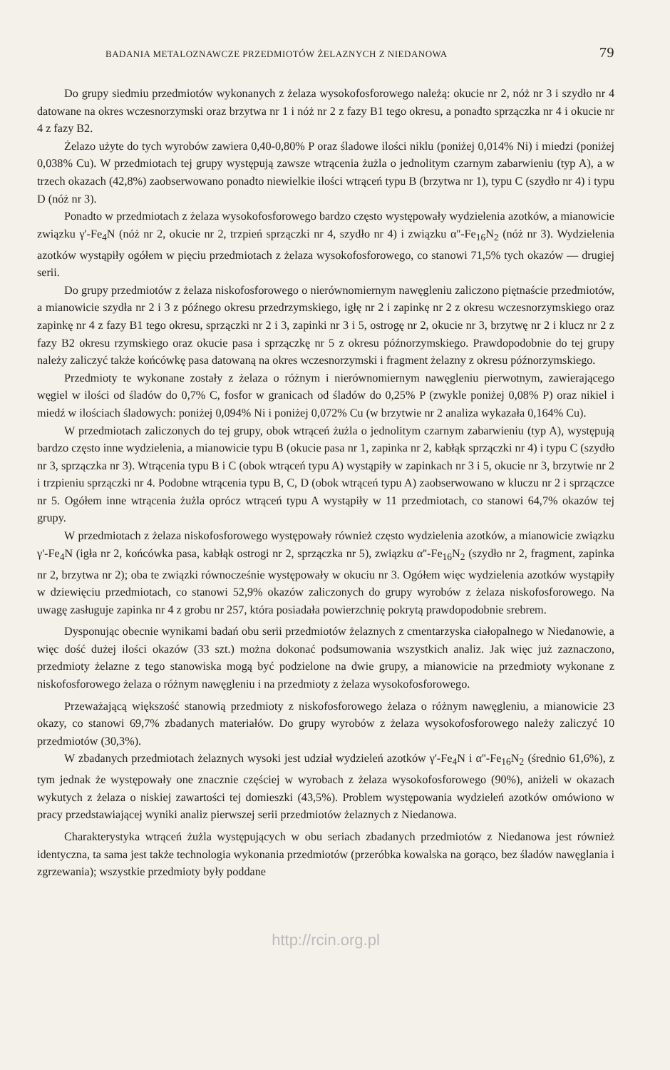BADANIA METALOZNAWCZE PRZEDMIOTÓW ŻELAZNYCH Z NIEDANOWA 79
Do grupy siedmiu przedmiotów wykonanych z żelaza wysokofosforowego należą: okucie nr 2, nóż nr 3 i szydło nr 4 datowane na okres wczesnorzymski oraz brzytwa nr 1 i nóż nr 2 z fazy B1 tego okresu, a ponadto sprzączka nr 4 i okucie nr 4 z fazy B2.
Żelazo użyte do tych wyrobów zawiera 0,40-0,80% P oraz śladowe ilości niklu (poniżej 0,014% Ni) i miedzi (poniżej 0,038% Cu). W przedmiotach tej grupy występują zawsze wtrącenia żużla o jednolitym czarnym zabarwieniu (typ A), a w trzech okazach (42,8%) zaobserwowano ponadto niewielkie ilości wtrąceń typu B (brzytwa nr 1), typu C (szydło nr 4) i typu D (nóż nr 3).
Ponadto w przedmiotach z żelaza wysokofosforowego bardzo często występowały wydzielenia azotków, a mianowicie związku γ'-Fe<sub>4</sub>N (nóż nr 2, okucie nr 2, trzpień sprzączki nr 4, szydło nr 4) i związku α''-Fe<sub>16</sub>N<sub>2</sub> (nóż nr 3). Wydzielenia azotków wystąpiły ogółem w pięciu przedmiotach z żelaza wysokofosforowego, co stanowi 71,5% tych okazów — drugiej serii.
Do grupy przedmiotów z żelaza niskofosforowego o nierównomiernym nawęgleniu zaliczono piętnaście przedmiotów, a mianowicie szydła nr 2 i 3 z późnego okresu przedrzymskiego, igłę nr 2 i zapinkę nr 2 z okresu wczesnorzymskiego oraz zapinkę nr 4 z fazy B1 tego okresu, sprzączki nr 2 i 3, zapinki nr 3 i 5, ostrogę nr 2, okucie nr 3, brzytwę nr 2 i klucz nr 2 z fazy B2 okresu rzymskiego oraz okucie pasa i sprzączkę nr 5 z okresu późnorzymskiego. Prawdopodobnie do tej grupy należy zaliczyć także końcówkę pasa datowaną na okres wczesnorzymski i fragment żelazny z okresu późnorzymskiego.
Przedmioty te wykonane zostały z żelaza o różnym i nierównomiernym nawęgleniu pierwotnym, zawierającego węgiel w ilości od śladów do 0,7% C, fosfor w granicach od śladów do 0,25% P (zwykle poniżej 0,08% P) oraz nikiel i miedź w ilościach śladowych: poniżej 0,094% Ni i poniżej 0,072% Cu (w brzytwie nr 2 analiza wykazała 0,164% Cu).
W przedmiotach zaliczonych do tej grupy, obok wtrąceń żużla o jednolitym czarnym zabarwieniu (typ A), występują bardzo często inne wydzielenia, a mianowicie typu B (okucie pasa nr 1, zapinka nr 2, kabłąk sprzączki nr 4) i typu C (szydło nr 3, sprzączka nr 3). Wtrącenia typu B i C (obok wtrąceń typu A) wystąpiły w zapinkach nr 3 i 5, okucie nr 3, brzytwie nr 2 i trzpieniu sprzączki nr 4. Podobne wtrącenia typu B, C, D (obok wtrąceń typu A) zaobserwowano w kluczu nr 2 i sprzączce nr 5. Ogółem inne wtrącenia żużla oprócz wtrąceń typu A wystąpiły w 11 przedmiotach, co stanowi 64,7% okazów tej grupy.
W przedmiotach z żelaza niskofosforowego występowały również często wydzielenia azotków, a mianowicie związku γ'-Fe<sub>4</sub>N (igła nr 2, końcówka pasa, kabłąk ostrogi nr 2, sprzączka nr 5), związku α''-Fe<sub>16</sub>N<sub>2</sub> (szydło nr 2, fragment, zapinka nr 2, brzytwa nr 2); oba te związki równocześnie występowały w okuciu nr 3. Ogółem więc wydzielenia azotków wystąpiły w dziewięciu przedmiotach, co stanowi 52,9% okazów zaliczonych do grupy wyrobów z żelaza niskofosforowego. Na uwagę zasługuje zapinka nr 4 z grobu nr 257, która posiadała powierzchnię pokrytą prawdopodobnie srebrem.
Dysponując obecnie wynikami badań obu serii przedmiotów żelaznych z cmentarzyska ciałopalnego w Niedanowie, a więc dość dużej ilości okazów (33 szt.) można dokonać podsumowania wszystkich analiz. Jak więc już zaznaczono, przedmioty żelazne z tego stanowiska mogą być podzielone na dwie grupy, a mianowicie na przedmioty wykonane z niskofosforowego żelaza o różnym nawęgleniu i na przedmioty z żelaza wysokofosforowego.
Przeważającą większość stanowią przedmioty z niskofosforowego żelaza o różnym nawęgleniu, a mianowicie 23 okazy, co stanowi 69,7% zbadanych materiałów. Do grupy wyrobów z żelaza wysokofosforowego należy zaliczyć 10 przedmiotów (30,3%).
W zbadanych przedmiotach żelaznych wysoki jest udział wydzieleń azotków γ'-Fe<sub>4</sub>N i α''-Fe<sub>16</sub>N<sub>2</sub> (średnio 61,6%), z tym jednak że występowały one znacznie częściej w wyrobach z żelaza wysokofosforowego (90%), aniżeli w okazach wykutych z żelaza o niskiej zawartości tej domieszki (43,5%). Problem występowania wydzieleń azotków omówiono w pracy przedstawiającej wyniki analiz pierwszej serii przedmiotów żelaznych z Niedanowa.
Charakterystyka wtrąceń żużla występujących w obu seriach zbadanych przedmiotów z Niedanowa jest również identyczna, ta sama jest także technologia wykonania przedmiotów (przeróbka kowalska na gorąco, bez śladów nawęglania i zgrzewania); wszystkie przedmioty były poddane
http://rcin.org.pl